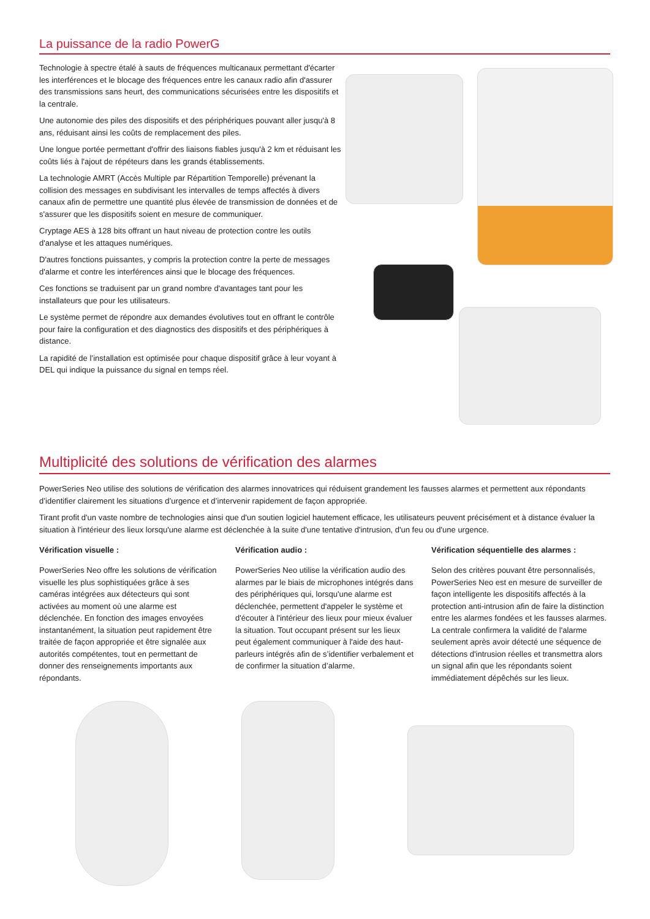La puissance de la radio PowerG
Technologie à spectre étalé à sauts de fréquences multicanaux permettant d'écarter les interférences et le blocage des fréquences entre les canaux radio afin d'assurer des transmissions sans heurt, des communications sécurisées entre les dispositifs et la centrale.
Une autonomie des piles des dispositifs et des périphériques pouvant aller jusqu'à 8 ans, réduisant ainsi les coûts de remplacement des piles.
Une longue portée permettant d'offrir des liaisons fiables jusqu'à 2 km et réduisant les coûts liés à l'ajout de répéteurs dans les grands établissements.
La technologie AMRT (Accès Multiple par Répartition Temporelle) prévenant la collision des messages en subdivisant les intervalles de temps affectés à divers canaux afin de permettre une quantité plus élevée de transmission de données et de s'assurer que les dispositifs soient en mesure de communiquer.
Cryptage AES à 128 bits offrant un haut niveau de protection contre les outils d'analyse et les attaques numériques.
D'autres fonctions puissantes, y compris la protection contre la perte de messages d'alarme et contre les interférences ainsi que le blocage des fréquences.
Ces fonctions se traduisent par un grand nombre d'avantages tant pour les installateurs que pour les utilisateurs.
Le système permet de répondre aux demandes évolutives tout en offrant le contrôle pour faire la configuration et des diagnostics des dispositifs et des périphériques à distance.
La rapidité de l’installation est optimisée pour chaque dispositif grâce à leur voyant à DEL qui indique la puissance du signal en temps réel.
Multiplicité des solutions de vérification des alarmes
PowerSeries Neo utilise des solutions de vérification des alarmes innovatrices qui réduisent grandement les fausses alarmes et permettent aux répondants d’identifier clairement les situations d’urgence et d’intervenir rapidement de façon appropriée.
Tirant profit d'un vaste nombre de technologies ainsi que d'un soutien logiciel hautement efficace, les utilisateurs peuvent précisément et à distance évaluer la situation à l'intérieur des lieux lorsqu'une alarme est déclenchée à la suite d'une tentative d'intrusion, d'un feu ou d'une urgence.
Vérification visuelle :
PowerSeries Neo offre les solutions de vérification visuelle les plus sophistiquées grâce à ses caméras intégrées aux détecteurs qui sont activées au moment où une alarme est déclenchée. En fonction des images envoyées instantanément, la situation peut rapidement être traitée de façon appropriée et être signalée aux autorités compétentes, tout en permettant de donner des renseignements importants aux répondants.
Vérification audio :
PowerSeries Neo utilise la vérification audio des alarmes par le biais de microphones intégrés dans des périphériques qui, lorsqu'une alarme est déclenchée, permettent d'appeler le système et d'écouter à l'intérieur des lieux pour mieux évaluer la situation. Tout occupant présent sur les lieux peut également communiquer à l'aide des haut-parleurs intégrés afin de s’identifier verbalement et de confirmer la situation d’alarme.
Vérification séquentielle des alarmes :
Selon des critères pouvant être personnalisés, PowerSeries Neo est en mesure de surveiller de façon intelligente les dispositifs affectés à la protection anti-intrusion afin de faire la distinction entre les alarmes fondées et les fausses alarmes. La centrale confirmera la validité de l'alarme seulement après avoir détecté une séquence de détections d'intrusion réelles et transmettra alors un signal afin que les répondants soient immédiatement dépêchés sur les lieux.